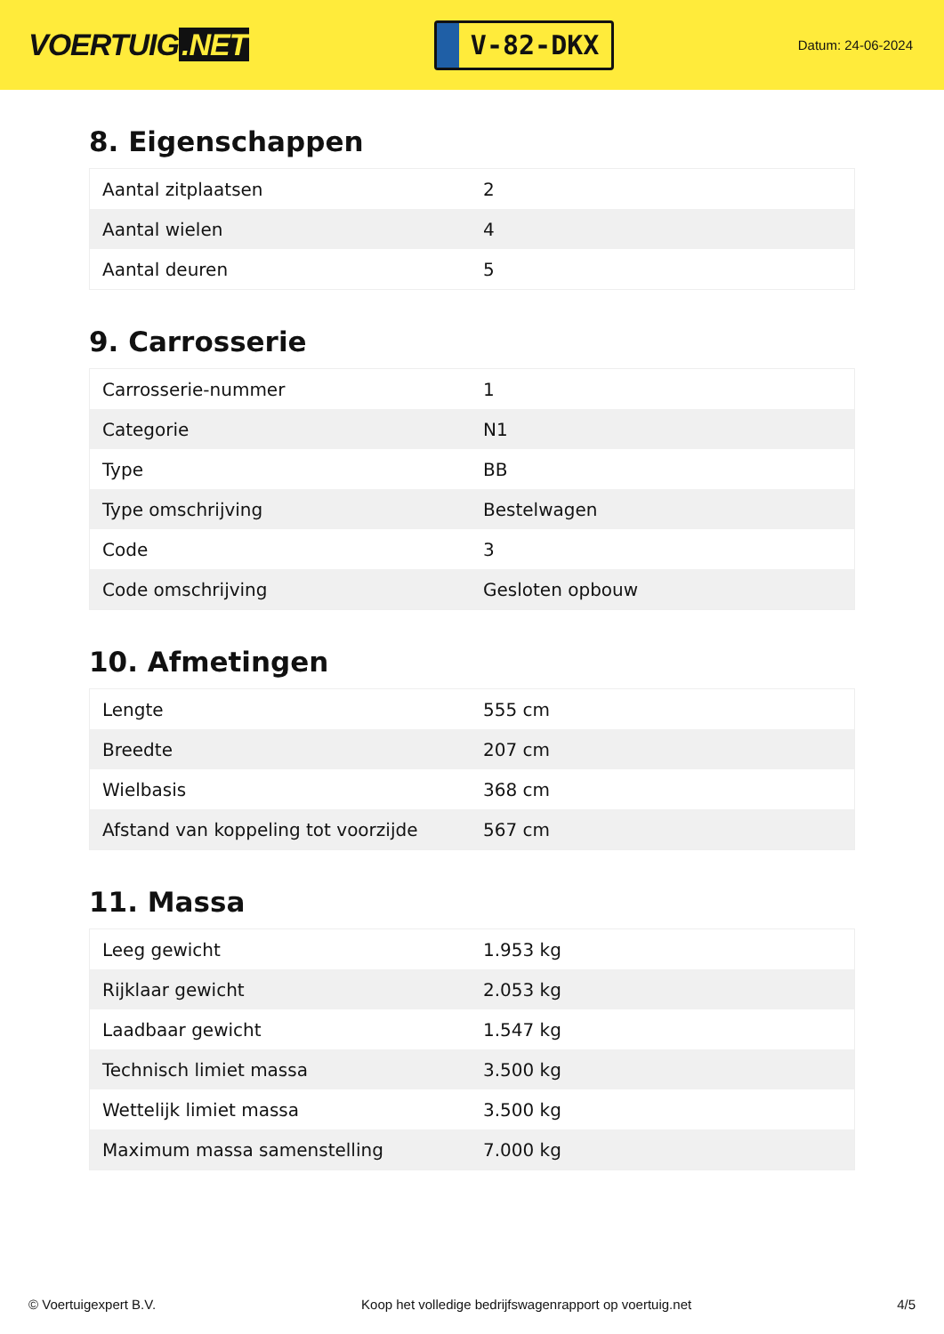VOERTUIG.NET
V-82-DKX
Datum: 24-06-2024
8. Eigenschappen
| Aantal zitplaatsen | 2 |
| Aantal wielen | 4 |
| Aantal deuren | 5 |
9. Carrosserie
| Carrosserie-nummer | 1 |
| Categorie | N1 |
| Type | BB |
| Type omschrijving | Bestelwagen |
| Code | 3 |
| Code omschrijving | Gesloten opbouw |
10. Afmetingen
| Lengte | 555 cm |
| Breedte | 207 cm |
| Wielbasis | 368 cm |
| Afstand van koppeling tot voorzijde | 567 cm |
11. Massa
| Leeg gewicht | 1.953 kg |
| Rijklaar gewicht | 2.053 kg |
| Laadbaar gewicht | 1.547 kg |
| Technisch limiet massa | 3.500 kg |
| Wettelijk limiet massa | 3.500 kg |
| Maximum massa samenstelling | 7.000 kg |
© Voertuigexpert B.V. Koop het volledige bedrijfswagenrapport op voertuig.net 4/5